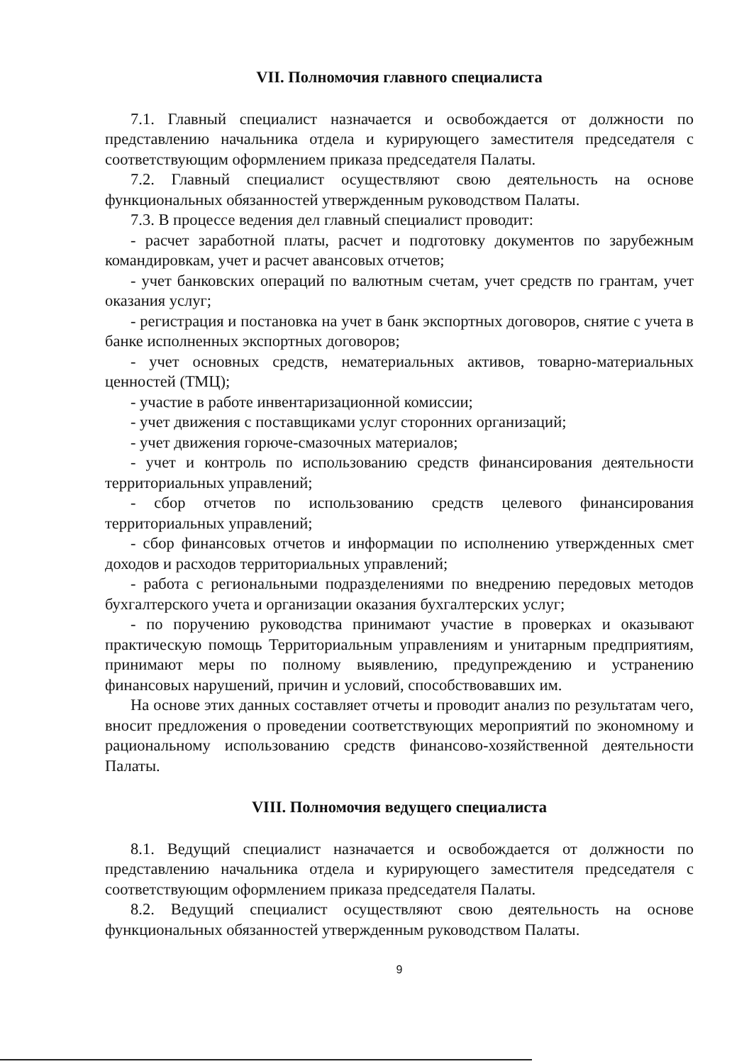VII. Полномочия главного специалиста
7.1. Главный специалист назначается и освобождается от должности по представлению начальника отдела и курирующего заместителя председателя с соответствующим оформлением приказа председателя Палаты.
7.2. Главный специалист осуществляют свою деятельность на основе функциональных обязанностей утвержденным руководством Палаты.
7.3. В процессе ведения дел главный специалист проводит:
- расчет заработной платы, расчет и подготовку документов по зарубежным командировкам, учет и расчет авансовых отчетов;
- учет банковских операций по валютным счетам, учет средств по грантам, учет оказания услуг;
- регистрация и постановка на учет в банк экспортных договоров, снятие с учета в банке исполненных экспортных договоров;
- учет основных средств, нематериальных активов, товарно-материальных ценностей (ТМЦ);
- участие в работе инвентаризационной комиссии;
- учет движения с поставщиками услуг сторонних организаций;
- учет движения горюче-смазочных материалов;
- учет и контроль по использованию средств финансирования деятельности территориальных управлений;
- сбор отчетов по использованию средств целевого финансирования территориальных управлений;
- сбор финансовых отчетов и информации по исполнению утвержденных смет доходов и расходов территориальных управлений;
- работа с региональными подразделениями по внедрению передовых методов бухгалтерского учета и организации оказания бухгалтерских услуг;
- по поручению руководства принимают участие в проверках и оказывают практическую помощь Территориальным управлениям и унитарным предприятиям, принимают меры по полному выявлению, предупреждению и устранению финансовых нарушений, причин и условий, способствовавших им.
На основе этих данных составляет отчеты и проводит анализ по результатам чего, вносит предложения о проведении соответствующих мероприятий по экономному и рациональному использованию средств финансово-хозяйственной деятельности Палаты.
VIII. Полномочия ведущего специалиста
8.1. Ведущий специалист назначается и освобождается от должности по представлению начальника отдела и курирующего заместителя председателя с соответствующим оформлением приказа председателя Палаты.
8.2. Ведущий специалист осуществляют свою деятельность на основе функциональных обязанностей утвержденным руководством Палаты.
9